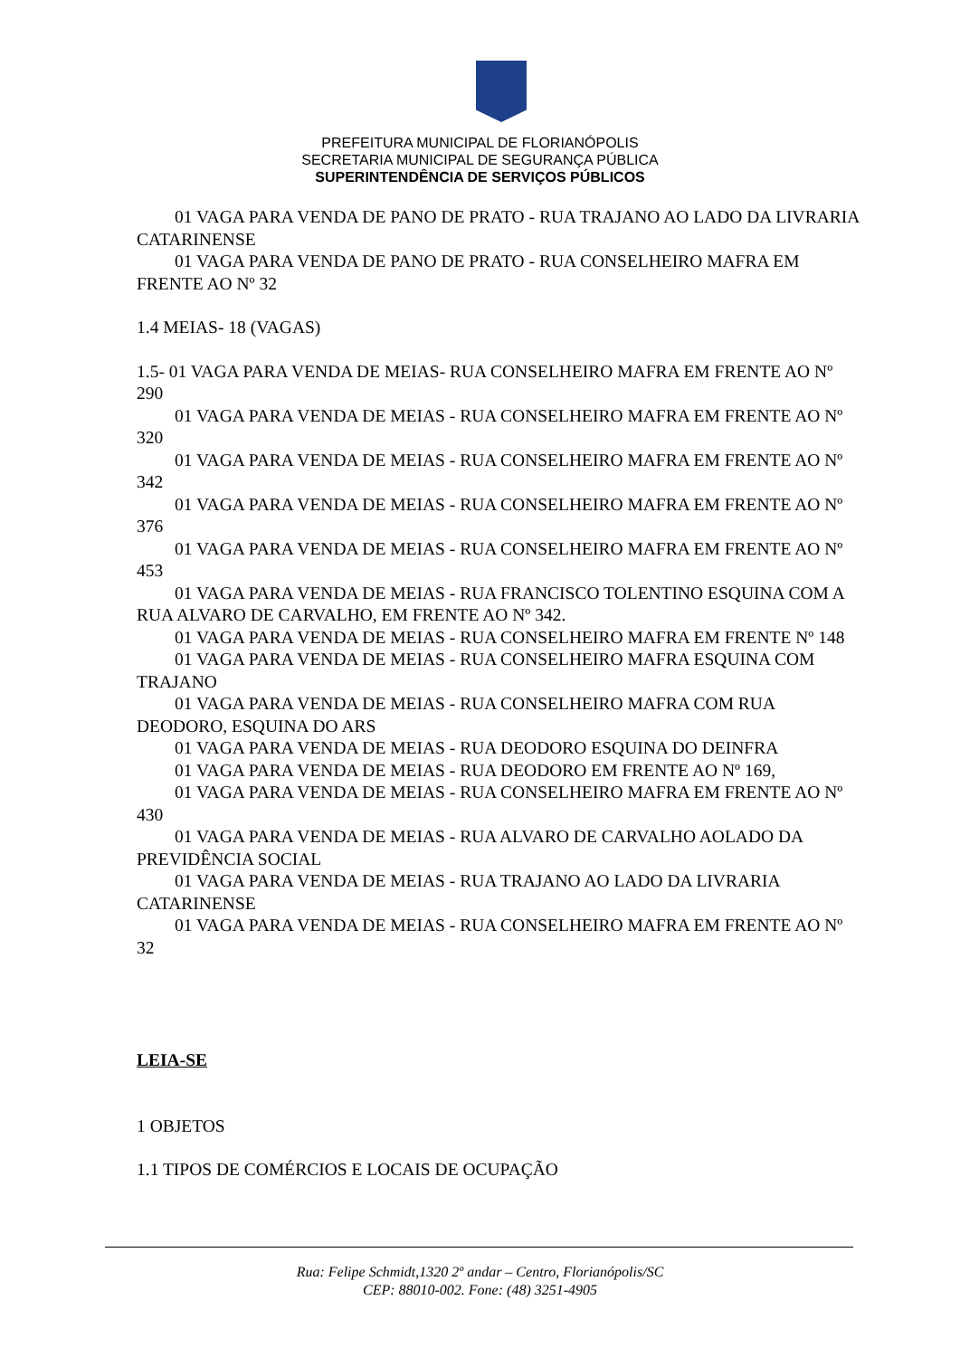PREFEITURA MUNICIPAL DE FLORIANÓPOLIS
SECRETARIA MUNICIPAL DE SEGURANÇA PÚBLICA
SUPERINTENDÊNCIA DE SERVIÇOS PÚBLICOS
01 VAGA PARA VENDA DE PANO DE PRATO - RUA TRAJANO AO LADO DA LIVRARIA CATARINENSE
01 VAGA PARA VENDA DE PANO DE PRATO - RUA CONSELHEIRO MAFRA EM FRENTE AO Nº 32
1.4 MEIAS- 18 (VAGAS)
1.5- 01 VAGA PARA VENDA DE MEIAS- RUA CONSELHEIRO MAFRA EM FRENTE AO Nº 290
01 VAGA PARA VENDA DE MEIAS - RUA CONSELHEIRO MAFRA EM FRENTE AO Nº 320
01 VAGA PARA VENDA DE MEIAS - RUA CONSELHEIRO MAFRA EM FRENTE AO Nº 342
01 VAGA PARA VENDA DE MEIAS - RUA CONSELHEIRO MAFRA EM FRENTE AO Nº 376
01 VAGA PARA VENDA DE MEIAS - RUA CONSELHEIRO MAFRA EM FRENTE AO Nº 453
01 VAGA PARA VENDA DE MEIAS - RUA FRANCISCO TOLENTINO ESQUINA COM A RUA ALVARO DE CARVALHO, EM FRENTE AO Nº 342.
01 VAGA PARA VENDA DE MEIAS - RUA CONSELHEIRO MAFRA EM FRENTE Nº 148
01 VAGA PARA VENDA DE MEIAS - RUA CONSELHEIRO MAFRA ESQUINA COM TRAJANO
01 VAGA PARA VENDA DE MEIAS - RUA CONSELHEIRO MAFRA COM RUA DEODORO, ESQUINA DO ARS
01 VAGA PARA VENDA DE MEIAS - RUA DEODORO ESQUINA DO DEINFRA
01 VAGA PARA VENDA DE MEIAS - RUA DEODORO EM FRENTE AO Nº 169,
01 VAGA PARA VENDA DE MEIAS - RUA CONSELHEIRO MAFRA EM FRENTE AO Nº 430
01 VAGA PARA VENDA DE MEIAS - RUA ALVARO DE CARVALHO AOLADO DA PREVIDÊNCIA SOCIAL
01 VAGA PARA VENDA DE MEIAS - RUA TRAJANO AO LADO DA LIVRARIA CATARINENSE
01 VAGA PARA VENDA DE MEIAS - RUA CONSELHEIRO MAFRA EM FRENTE AO Nº 32
LEIA-SE
1 OBJETOS
1.1 TIPOS DE COMÉRCIOS E LOCAIS DE OCUPAÇÃO
Rua: Felipe Schmidt,1320 2º andar – Centro, Florianópolis/SC
CEP: 88010-002. Fone: (48) 3251-4905